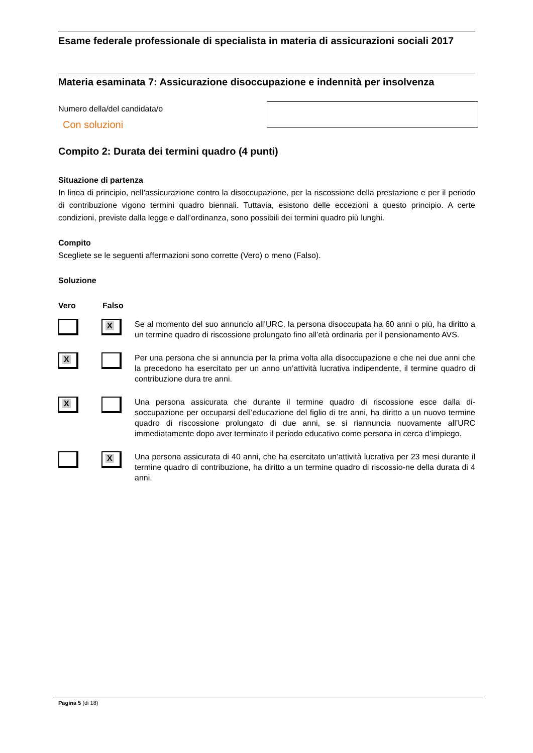Esame federale professionale di specialista in materia di assicurazioni sociali 2017
Materia esaminata 7: Assicurazione disoccupazione e indennità per insolvenza
Numero della/del candidata/o
Con soluzioni
Compito 2: Durata dei termini quadro (4 punti)
Situazione di partenza
In linea di principio, nell’assicurazione contro la disoccupazione, per la riscossione della prestazione e per il periodo di contribuzione vigono termini quadro biennali. Tuttavia, esistono delle eccezioni a questo principio. A certe condizioni, previste dalla legge e dall’ordinanza, sono possibili dei termini quadro più lunghi.
Compito
Scegliete se le seguenti affermazioni sono corrette (Vero) o meno (Falso).
Soluzione
Vero Falso
X
Se al momento del suo annuncio all’URC, la persona disoccupata ha 60 anni o più, ha diritto a un termine quadro di riscossione prolungato fino all’età ordinaria per il pensionamento AVS.
X
Per una persona che si annuncia per la prima volta alla disoccupazione e che nei due anni che la precedono ha esercitato per un anno un’attività lucrativa indipendente, il termine quadro di contribuzione dura tre anni.
X
Una persona assicurata che durante il termine quadro di riscossione esce dalla di-soccupazione per occuparsi dell’educazione del figlio di tre anni, ha diritto a un nuovo termine quadro di riscossione prolungato di due anni, se si riannuncia nuovamente all’URC immediatamente dopo aver terminato il periodo educativo come persona in cerca d’impiego.
X
Una persona assicurata di 40 anni, che ha esercitato un’attività lucrativa per 23 mesi durante il termine quadro di contribuzione, ha diritto a un termine quadro di riscossio-ne della durata di 4 anni.
Pagina 5 (di 18)